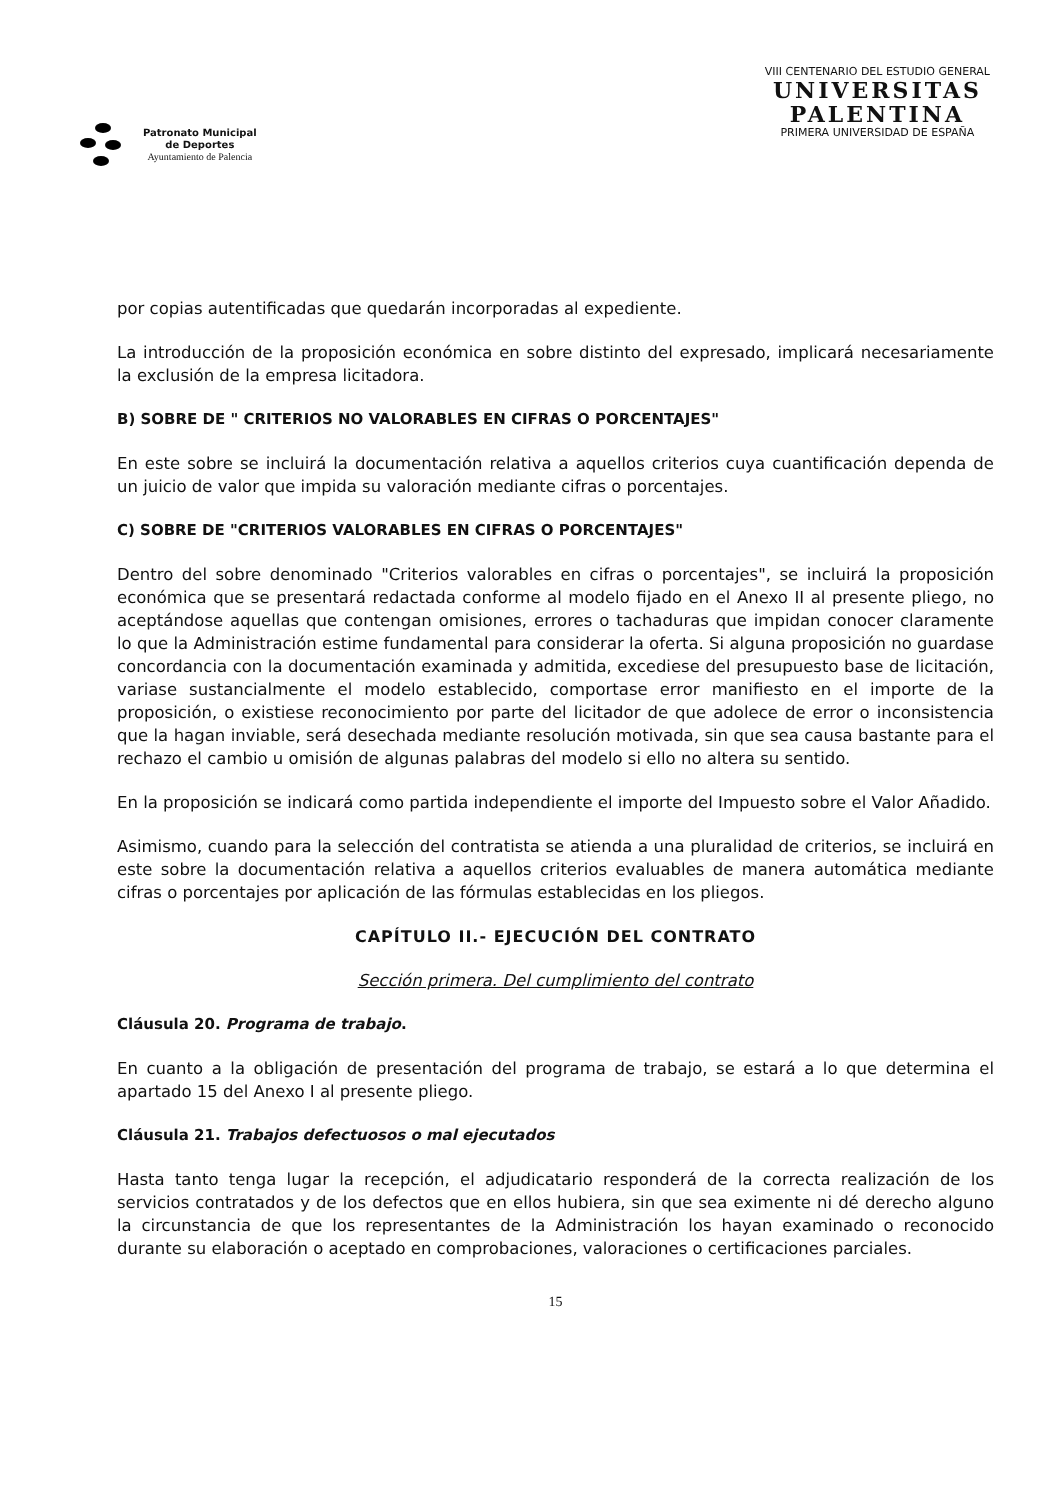Patronato Municipal
de Deportes
Ayuntamiento de Palencia
VIII CENTENARIO DEL ESTUDIO GENERAL
UNIVERSITAS
PALENTINA
PRIMERA UNIVERSIDAD DE ESPAÑA
por copias autentificadas que quedarán incorporadas al expediente.
La introducción de la proposición económica en sobre distinto del expresado, implicará necesariamente la exclusión de la empresa licitadora.
B) SOBRE DE " CRITERIOS NO VALORABLES EN CIFRAS O PORCENTAJES"
En este sobre se incluirá la documentación relativa a aquellos criterios cuya cuantificación dependa de un juicio de valor que impida su valoración mediante cifras o porcentajes.
C) SOBRE DE "CRITERIOS VALORABLES EN CIFRAS O PORCENTAJES"
Dentro del sobre denominado "Criterios valorables en cifras o porcentajes", se incluirá la proposición económica que se presentará redactada conforme al modelo fijado en el Anexo II al presente pliego, no aceptándose aquellas que contengan omisiones, errores o tachaduras que impidan conocer claramente lo que la Administración estime fundamental para considerar la oferta. Si alguna proposición no guardase concordancia con la documentación examinada y admitida, excediese del presupuesto base de licitación, variase sustancialmente el modelo establecido, comportase error manifiesto en el importe de la proposición, o existiese reconocimiento por parte del licitador de que adolece de error o inconsistencia que la hagan inviable, será desechada mediante resolución motivada, sin que sea causa bastante para el rechazo el cambio u omisión de algunas palabras del modelo si ello no altera su sentido.
En la proposición se indicará como partida independiente el importe del Impuesto sobre el Valor Añadido.
Asimismo, cuando para la selección del contratista se atienda a una pluralidad de criterios, se incluirá en este sobre la documentación relativa a aquellos criterios evaluables de manera automática mediante cifras o porcentajes por aplicación de las fórmulas establecidas en los pliegos.
CAPÍTULO II.- EJECUCIÓN DEL CONTRATO
Sección primera. Del cumplimiento del contrato
Cláusula 20. Programa de trabajo.
En cuanto a la obligación de presentación del programa de trabajo, se estará a lo que determina el apartado 15 del Anexo I al presente pliego.
Cláusula 21. Trabajos defectuosos o mal ejecutados
Hasta tanto tenga lugar la recepción, el adjudicatario responderá de la correcta realización de los servicios contratados y de los defectos que en ellos hubiera, sin que sea eximente ni dé derecho alguno la circunstancia de que los representantes de la Administración los hayan examinado o reconocido durante su elaboración o aceptado en comprobaciones, valoraciones o certificaciones parciales.
15